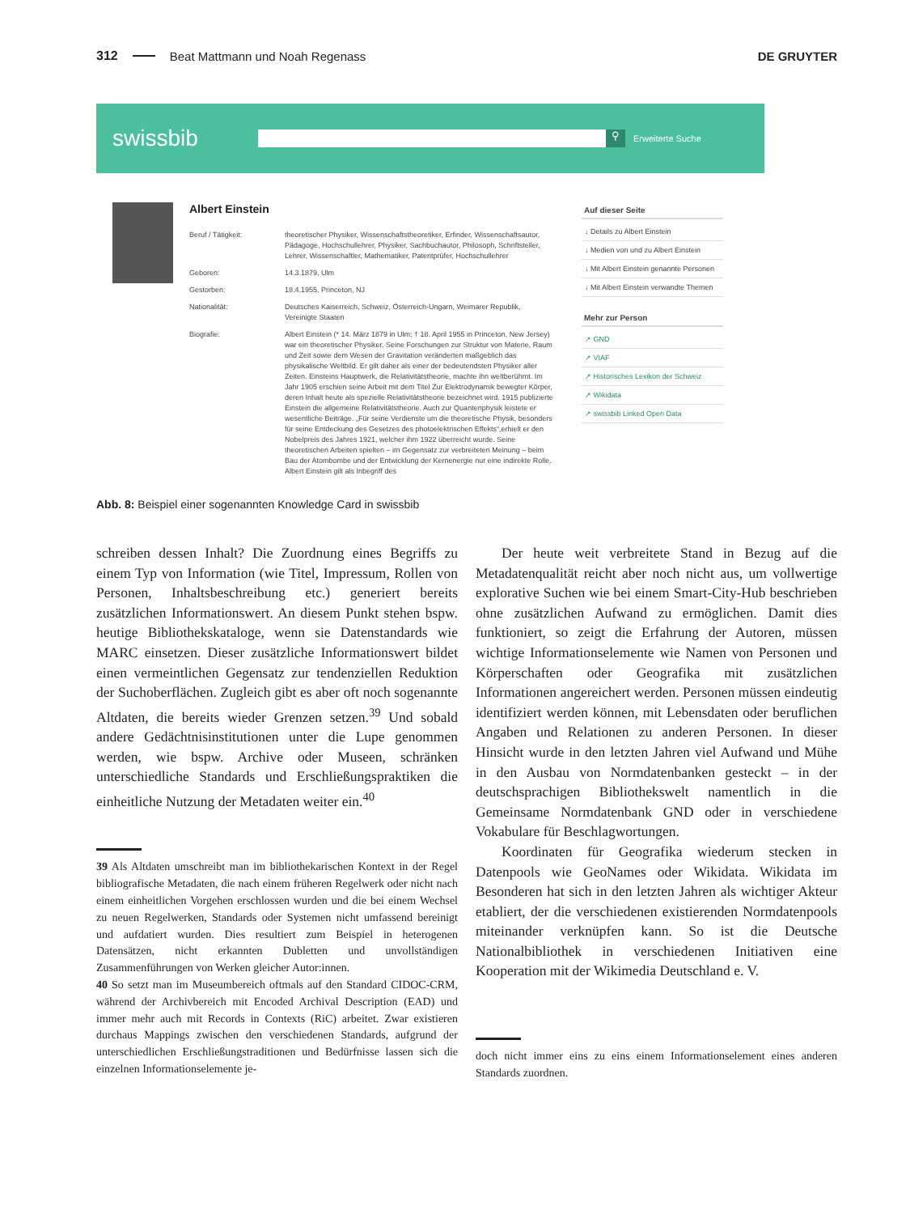312 Beat Mattmann und Noah Regenass DE GRUYTER
swissbib ⚲ Erweiterte Suche
Albert Einstein
Beruf / Tätigkeit: theoretischer Physiker, Wissenschaftstheoretiker, Erfinder, Wissenschaftsautor, Pädagoge, Hochschullehrer, Physiker, Sachbuchautor, Philosoph, Schriftsteller, Lehrer, Wissenschaftler, Mathematiker, Patentprüfer, Hochschullehrer
Geboren: 14.3.1879, Ulm
Gestorben: 18.4.1955, Princeton, NJ
Nationalität: Deutsches Kaiserreich, Schweiz, Österreich-Ungarn, Weimarer Republik, Vereinigte Staaten
Biografie: Albert Einstein (* 14. März 1879 in Ulm; † 18. April 1955 in Princeton, New Jersey) war ein theoretischer Physiker. Seine Forschungen zur Struktur von Materie, Raum und Zeit sowie dem Wesen der Gravitation veränderten maßgeblich das physikalische Weltbild. Er gilt daher als einer der bedeutendsten Physiker aller Zeiten. Einsteins Hauptwerk, die Relativitätstheorie, machte ihn weltberühmt. Im Jahr 1905 erschien seine Arbeit mit dem Titel Zur Elektrodynamik bewegter Körper, deren Inhalt heute als spezielle Relativitätstheorie bezeichnet wird. 1915 publizierte Einstein die allgemeine Relativitätstheorie. Auch zur Quantenphysik leistete er wesentliche Beiträge. „Für seine Verdienste um die theoretische Physik, besonders für seine Entdeckung des Gesetzes des photoelektrischen Effekts“,erhielt er den Nobelpreis des Jahres 1921, welcher ihm 1922 überreicht wurde. Seine theoretischen Arbeiten spielten – im Gegensatz zur verbreiteten Meinung – beim Bau der Atombombe und der Entwicklung der Kernenergie nur eine indirekte Rolle. Albert Einstein gilt als Inbegriff des
Auf dieser Seite
↓ Details zu Albert Einstein
↓ Medien von und zu Albert Einstein
↓ Mit Albert Einstein genannte Personen
↓ Mit Albert Einstein verwandte Themen
Mehr zur Person
↗ GND
↗ VIAF
↗ Historisches Lexikon der Schweiz
↗ Wikidata
↗ swissbib Linked Open Data
Abb. 8: Beispiel einer sogenannten Knowledge Card in swissbib
schreiben dessen Inhalt? Die Zuordnung eines Begriffs zu einem Typ von Information (wie Titel, Impressum, Rollen von Personen, Inhaltsbeschreibung etc.) generiert bereits zusätzlichen Informationswert. An diesem Punkt stehen bspw. heutige Bibliothekskataloge, wenn sie Datenstandards wie MARC einsetzen. Dieser zusätzliche Informationswert bildet einen vermeintlichen Gegensatz zur tendenziellen Reduktion der Suchoberflächen. Zugleich gibt es aber oft noch sogenannte Altdaten, die bereits wieder Grenzen setzen.<sup>39</sup> Und sobald andere Gedächtnisinstitutionen unter die Lupe genommen werden, wie bspw. Archive oder Museen, schränken unterschiedliche Standards und Erschließungspraktiken die einheitliche Nutzung der Metadaten weiter ein.<sup>40</sup>
39 Als Altdaten umschreibt man im bibliothekarischen Kontext in der Regel bibliografische Metadaten, die nach einem früheren Regelwerk oder nicht nach einem einheitlichen Vorgehen erschlossen wurden und die bei einem Wechsel zu neuen Regelwerken, Standards oder Systemen nicht umfassend bereinigt und aufdatiert wurden. Dies resultiert zum Beispiel in heterogenen Datensätzen, nicht erkannten Dubletten und unvollständigen Zusammenführungen von Werken gleicher Autor:innen.
40 So setzt man im Museumbereich oftmals auf den Standard CIDOC-CRM, während der Archivbereich mit Encoded Archival Description (EAD) und immer mehr auch mit Records in Contexts (RiC) arbeitet. Zwar existieren durchaus Mappings zwischen den verschiedenen Standards, aufgrund der unterschiedlichen Erschließungstraditionen und Bedürfnisse lassen sich die einzelnen Informationselemente je-
Der heute weit verbreitete Stand in Bezug auf die Metadatenqualität reicht aber noch nicht aus, um vollwertige explorative Suchen wie bei einem Smart-City-Hub beschrieben ohne zusätzlichen Aufwand zu ermöglichen. Damit dies funktioniert, so zeigt die Erfahrung der Autoren, müssen wichtige Informationselemente wie Namen von Personen und Körperschaften oder Geografika mit zusätzlichen Informationen angereichert werden. Personen müssen eindeutig identifiziert werden können, mit Lebensdaten oder beruflichen Angaben und Relationen zu anderen Personen. In dieser Hinsicht wurde in den letzten Jahren viel Aufwand und Mühe in den Ausbau von Normdatenbanken gesteckt – in der deutschsprachigen Bibliothekswelt namentlich in die Gemeinsame Normdatenbank GND oder in verschiedene Vokabulare für Beschlagwortungen.
Koordinaten für Geografika wiederum stecken in Datenpools wie GeoNames oder Wikidata. Wikidata im Besonderen hat sich in den letzten Jahren als wichtiger Akteur etabliert, der die verschiedenen existierenden Normdatenpools miteinander verknüpfen kann. So ist die Deutsche Nationalbibliothek in verschiedenen Initiativen eine Kooperation mit der Wikimedia Deutschland e. V.
doch nicht immer eins zu eins einem Informationselement eines anderen Standards zuordnen.